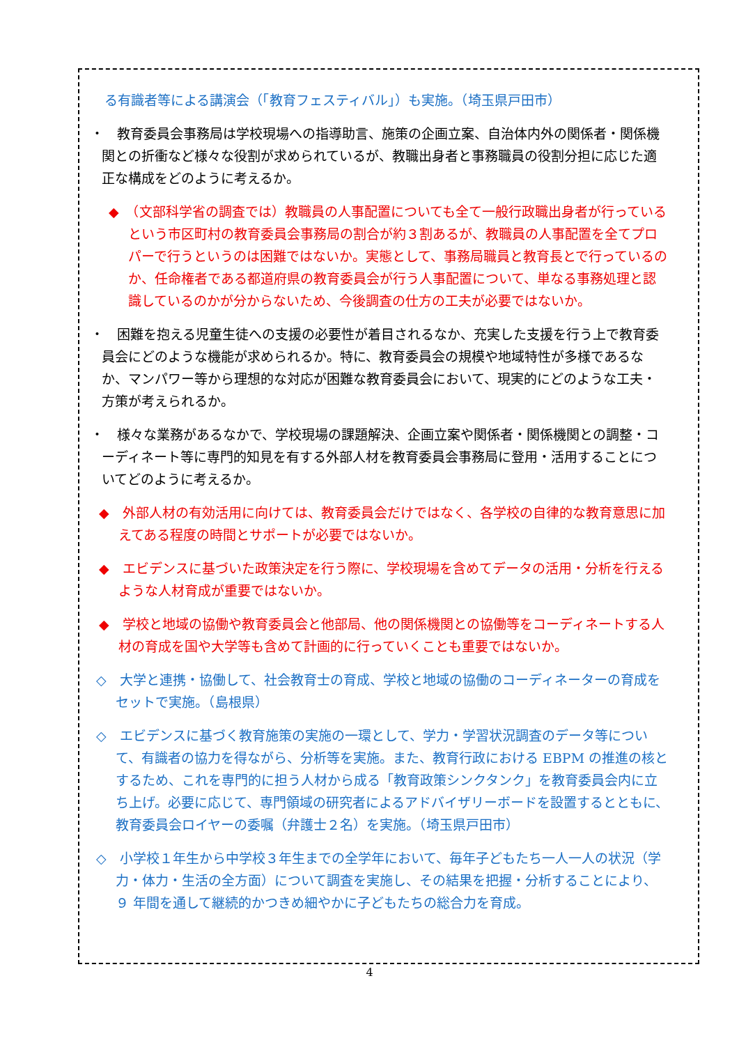る有識者等による講演会（「教育フェスティバル」）も実施。（埼玉県戸田市）
・　教育委員会事務局は学校現場への指導助言、施策の企画立案、自治体内外の関係者・関係機関との折衝など様々な役割が求められているが、教職出身者と事務職員の役割分担に応じた適正な構成をどのように考えるか。
◆　（文部科学省の調査では）教職員の人事配置についても全て一般行政職出身者が行っているという市区町村の教育委員会事務局の割合が約３割あるが、教職員の人事配置を全てプロパーで行うというのは困難ではないか。実態として、事務局職員と教育長とで行っているのか、任命権者である都道府県の教育委員会が行う人事配置について、単なる事務処理と認識しているのかが分からないため、今後調査の仕方の工夫が必要ではないか。
・　困難を抱える児童生徒への支援の必要性が着目されるなか、充実した支援を行う上で教育委員会にどのような機能が求められるか。特に、教育委員会の規模や地域特性が多様であるなか、マンパワー等から理想的な対応が困難な教育委員会において、現実的にどのような工夫・方策が考えられるか。
・　様々な業務があるなかで、学校現場の課題解決、企画立案や関係者・関係機関との調整・コーディネート等に専門的知見を有する外部人材を教育委員会事務局に登用・活用することについてどのように考えるか。
◆　外部人材の有効活用に向けては、教育委員会だけではなく、各学校の自律的な教育意思に加えてある程度の時間とサポートが必要ではないか。
◆　エビデンスに基づいた政策決定を行う際に、学校現場を含めてデータの活用・分析を行えるような人材育成が重要ではないか。
◆　学校と地域の協働や教育委員会と他部局、他の関係機関との協働等をコーディネートする人材の育成を国や大学等も含めて計画的に行っていくことも重要ではないか。
◇　大学と連携・協働して、社会教育士の育成、学校と地域の協働のコーディネーターの育成をセットで実施。（島根県）
◇　エビデンスに基づく教育施策の実施の一環として、学力・学習状況調査のデータ等について、有識者の協力を得ながら、分析等を実施。また、教育行政における EBPM の推進の核とするため、これを専門的に担う人材から成る「教育政策シンクタンク」を教育委員会内に立ち上げ。必要に応じて、専門領域の研究者によるアドバイザリーボードを設置するとともに、教育委員会ロイヤーの委嘱（弁護士２名）を実施。（埼玉県戸田市）
◇　小学校１年生から中学校３年生までの全学年において、毎年子どもたち一人一人の状況（学力・体力・生活の全方面）について調査を実施し、その結果を把握・分析することにより、９ 年間を通して継続的かつきめ細やかに子どもたちの総合力を育成。
4